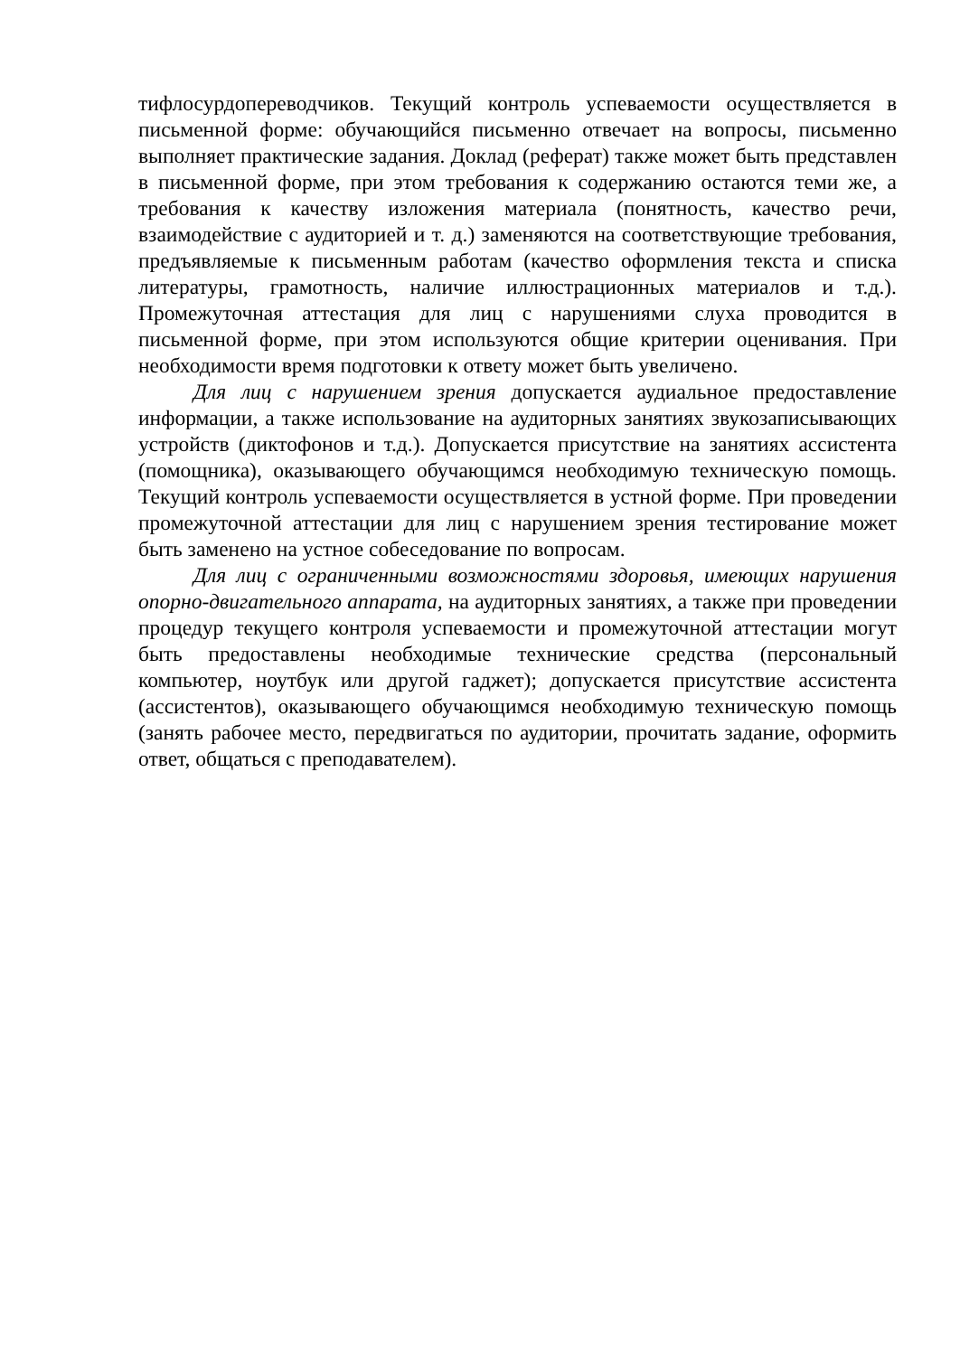тифлосурдопереводчиков. Текущий контроль успеваемости осуществляется в письменной форме: обучающийся письменно отвечает на вопросы, письменно выполняет практические задания. Доклад (реферат) также может быть представлен в письменной форме, при этом требования к содержанию остаются теми же, а требования к качеству изложения материала (понятность, качество речи, взаимодействие с аудиторией и т. д.) заменяются на соответствующие требования, предъявляемые к письменным работам (качество оформления текста и списка литературы, грамотность, наличие иллюстрационных материалов и т.д.). Промежуточная аттестация для лиц с нарушениями слуха проводится в письменной форме, при этом используются общие критерии оценивания. При необходимости время подготовки к ответу может быть увеличено.
Для лиц с нарушением зрения допускается аудиальное предоставление информации, а также использование на аудиторных занятиях звукозаписывающих устройств (диктофонов и т.д.). Допускается присутствие на занятиях ассистента (помощника), оказывающего обучающимся необходимую техническую помощь. Текущий контроль успеваемости осуществляется в устной форме. При проведении промежуточной аттестации для лиц с нарушением зрения тестирование может быть заменено на устное собеседование по вопросам.
Для лиц с ограниченными возможностями здоровья, имеющих нарушения опорно-двигательного аппарата, на аудиторных занятиях, а также при проведении процедур текущего контроля успеваемости и промежуточной аттестации могут быть предоставлены необходимые технические средства (персональный компьютер, ноутбук или другой гаджет); допускается присутствие ассистента (ассистентов), оказывающего обучающимся необходимую техническую помощь (занять рабочее место, передвигаться по аудитории, прочитать задание, оформить ответ, общаться с преподавателем).